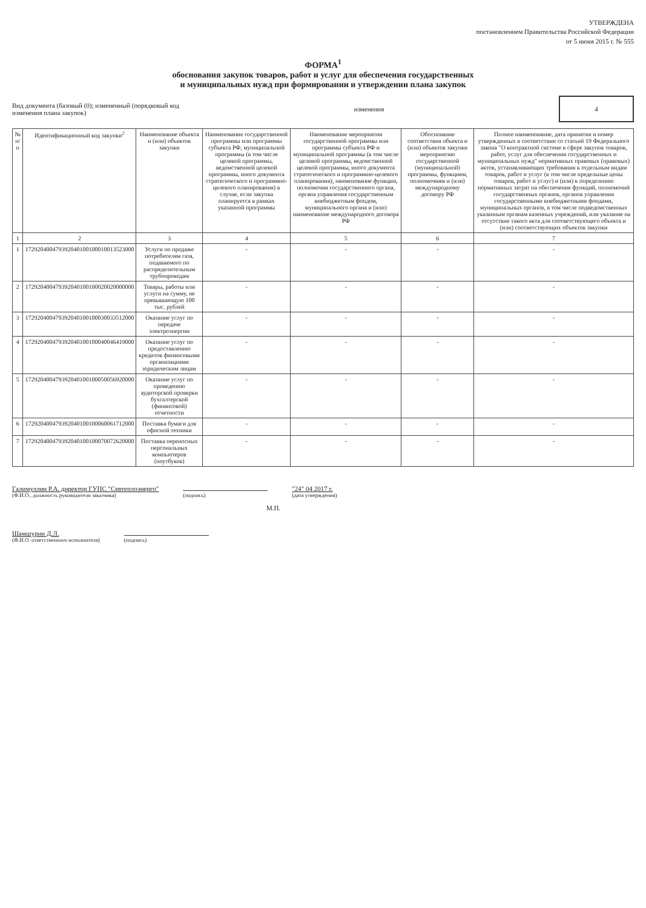УТВЕРЖДЕНА
постановлением Правительства Российской Федерации
от 5 июня 2015 г. № 555
ФОРМА<sup>1</sup>
обоснования закупок товаров, работ и услуг для обеспечения государственных
и муниципальных нужд при формировании и утверждении плана закупок
Вид документа (базовый (0); измененный (порядковый код
изменения плана закупок)
изменения
4
| № п/п | Идентификационный код закупки<sup>2</sup> | Наименование объекта и (или) объектов закупки | Наименование государственной программы или программы субъекта РФ, муниципальной программы (в том числе целевой программы, ведомственной целевой программы, иного документа стратегического и программно-целевого планирования) в случае, если закупка планируется в рамках указанной программы | Наименование мероприятия государственной программы или программы субъекта РФ и муниципальной программы (в том числе целевой программы, ведомственной целевой программы, иного документа стратегического и программно-целевого планирования), наименование функции, полномочия государственного органа, органа управления государственным внебюджетным фондом, муниципального органа и (или) наименование международного договора РФ | Обоснование соответствия объекта и (или) объектов закупки мероприятию государственной (муниципальной) программы, функциям, полномочиям и (или) международному договору РФ | Полное наименование, дата принятия и номер утвержденных в соответствии со статьей 19 Федерального закона "О контрактной системе в сфере закупок товаров, работ, услуг для обеспечения государственных и муниципальных нужд" нормативных правовых (правовых) актов, устанавливающих требования к отдельным видам товаров, работ и услуг (в том числе предельные цены товаров, работ и услуг) и (или) к определению нормативных затрат на обеспечение функций, полномочий государственных органов, органов управления государственными внебюджетными фондами, муниципальных органов, в том числе подведомственных указанным органам казенных учреждений, или указание на отсутствие такого акта для соответствующего объекта и (или) соответствующих объектов закупки |
| --- | --- | --- | --- | --- | --- | --- |
| 1 | 2 | 3 | 4 | 5 | 6 | 7 |
| 1 | 172920400479392040100100010013523000 | Услуги по продаже потребителям газа, подаваемого по распределительным трубопроводам | - | - | - | - |
| 2 | 172920400479392040100100020020000000 | Товары, работы или услуги на сумму, не превышающую 100 тыс. рублей | - | - | - | - |
| 3 | 172920400479392040100100030033512000 | Оказание услуг по передаче электроэнергии | - | - | - | - |
| 4 | 172920400479392040100100040046419000 | Оказание услуг по предоставлению кредитов финансовыми организациями юридическим лицам | - | - | - | - |
| 5 | 172920400479392040100100050056920000 | Оказание услуг по проведению аудиторской проверки бухгалтерской (финансовой) отчетности | - | - | - | - |
| 6 | 172920400479392040100100060061712000 | Поставка бумаги для офисной техники | - | - | - | - |
| 7 | 172920400479392040100100070072620000 | Поставка переносных персональных компьютеров (ноутбуков) | - | - | - | - |
Галимуллин Р.А. директор ГУПС "Севтеплоэнерго"
(Ф.И.О., должность руководителя заказчика)
(подпись)
"24" 04 2017 г.
(дата утверждения)
М.П.
Шамшурин Д.Л.
(Ф.И.О. ответственного исполнителя)
(подпись)